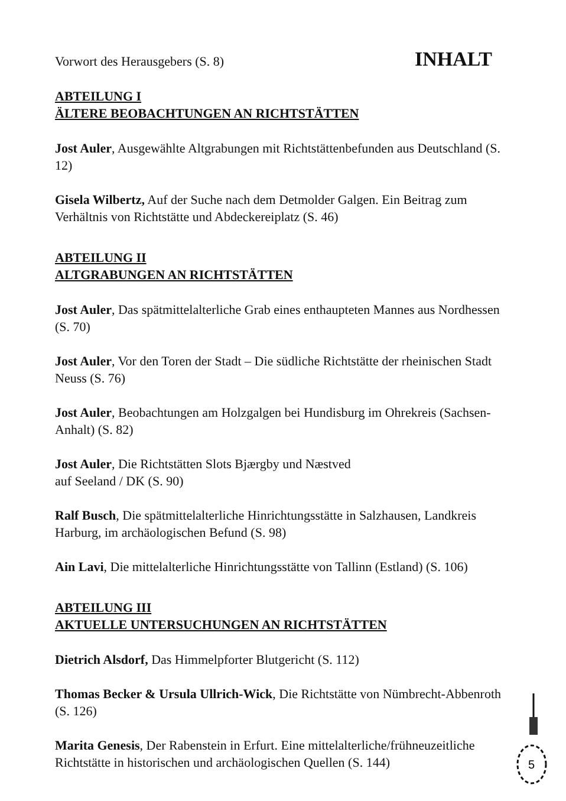Vorwort des Herausgebers (S. 8)
INHALT
ABTEILUNG I
ÄLTERE BEOBACHTUNGEN AN RICHTSTÄTTEN
Jost Auler, Ausgewählte Altgrabungen mit Richtstättenbefunden aus Deutschland (S. 12)
Gisela Wilbertz, Auf der Suche nach dem Detmolder Galgen. Ein Beitrag zum Verhältnis von Richtstätte und Abdeckereiplatz (S. 46)
ABTEILUNG II
ALTGRABUNGEN AN RICHTSTÄTTEN
Jost Auler, Das spätmittelalterliche Grab eines enthaupteten Mannes aus Nordhessen (S. 70)
Jost Auler, Vor den Toren der Stadt – Die südliche Richtstätte der rheinischen Stadt Neuss (S. 76)
Jost Auler, Beobachtungen am Holzgalgen bei Hundisburg im Ohrekreis (Sachsen-Anhalt) (S. 82)
Jost Auler, Die Richtstätten Slots Bjærgby und Næstved
auf Seeland / DK (S. 90)
Ralf Busch, Die spätmittelalterliche Hinrichtungsstätte in Salzhausen, Landkreis Harburg, im archäologischen Befund (S. 98)
Ain Lavi, Die mittelalterliche Hinrichtungsstätte von Tallinn (Estland) (S. 106)
ABTEILUNG III
AKTUELLE UNTERSUCHUNGEN AN RICHTSTÄTTEN
Dietrich Alsdorf, Das Himmelpforter Blutgericht (S. 112)
Thomas Becker & Ursula Ullrich-Wick, Die Richtstätte von Nümbrecht-Abbenroth (S. 126)
Marita Genesis, Der Rabenstein in Erfurt. Eine mittelalterliche/frühneuzeitliche Richtstätte in historischen und archäologischen Quellen (S. 144)
5